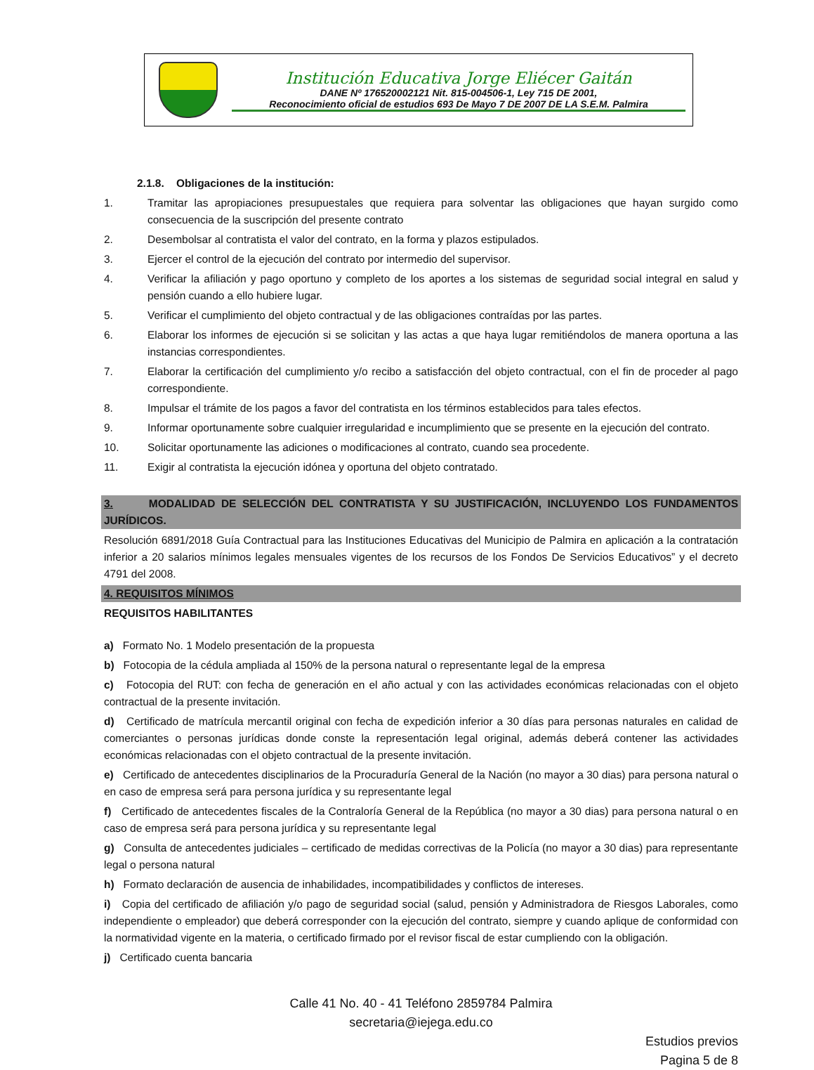Institución Educativa Jorge Eliécer Gaitán
DANE Nº 176520002121 Nit. 815-004506-1, Ley 715 DE 2001,
Reconocimiento oficial de estudios 693 De Mayo 7 DE 2007 DE LA S.E.M. Palmira
2.1.8. Obligaciones de la institución:
1. Tramitar las apropiaciones presupuestales que requiera para solventar las obligaciones que hayan surgido como consecuencia de la suscripción del presente contrato
2. Desembolsar al contratista el valor del contrato, en la forma y plazos estipulados.
3. Ejercer el control de la ejecución del contrato por intermedio del supervisor.
4. Verificar la afiliación y pago oportuno y completo de los aportes a los sistemas de seguridad social integral en salud y pensión cuando a ello hubiere lugar.
5. Verificar el cumplimiento del objeto contractual y de las obligaciones contraídas por las partes.
6. Elaborar los informes de ejecución si se solicitan y las actas a que haya lugar remitiéndolos de manera oportuna a las instancias correspondientes.
7. Elaborar la certificación del cumplimiento y/o recibo a satisfacción del objeto contractual, con el fin de proceder al pago correspondiente.
8. Impulsar el trámite de los pagos a favor del contratista en los términos establecidos para tales efectos.
9. Informar oportunamente sobre cualquier irregularidad e incumplimiento que se presente en la ejecución del contrato.
10. Solicitar oportunamente las adiciones o modificaciones al contrato, cuando sea procedente.
11. Exigir al contratista la ejecución idónea y oportuna del objeto contratado.
3. MODALIDAD DE SELECCIÓN DEL CONTRATISTA Y SU JUSTIFICACIÓN, INCLUYENDO LOS FUNDAMENTOS JURÍDICOS.
Resolución 6891/2018 Guía Contractual para las Instituciones Educativas del Municipio de Palmira en aplicación a la contratación inferior a 20 salarios mínimos legales mensuales vigentes de los recursos de los Fondos De Servicios Educativos” y el decreto 4791 del 2008.
4. REQUISITOS MÍNIMOS
REQUISITOS HABILITANTES
a) Formato No. 1 Modelo presentación de la propuesta
b) Fotocopia de la cédula ampliada al 150% de la persona natural o representante legal de la empresa
c) Fotocopia del RUT: con fecha de generación en el año actual y con las actividades económicas relacionadas con el objeto contractual de la presente invitación.
d) Certificado de matrícula mercantil original con fecha de expedición inferior a 30 días para personas naturales en calidad de comerciantes o personas jurídicas donde conste la representación legal original, además deberá contener las actividades económicas relacionadas con el objeto contractual de la presente invitación.
e) Certificado de antecedentes disciplinarios de la Procuraduría General de la Nación (no mayor a 30 dias) para persona natural o en caso de empresa será para persona jurídica y su representante legal
f) Certificado de antecedentes fiscales de la Contraloría General de la República (no mayor a 30 dias) para persona natural o en caso de empresa será para persona jurídica y su representante legal
g) Consulta de antecedentes judiciales – certificado de medidas correctivas de la Policía (no mayor a 30 dias) para representante legal o persona natural
h) Formato declaración de ausencia de inhabilidades, incompatibilidades y conflictos de intereses.
i) Copia del certificado de afiliación y/o pago de seguridad social (salud, pensión y Administradora de Riesgos Laborales, como independiente o empleador) que deberá corresponder con la ejecución del contrato, siempre y cuando aplique de conformidad con la normatividad vigente en la materia, o certificado firmado por el revisor fiscal de estar cumpliendo con la obligación.
j) Certificado cuenta bancaria
Calle 41 No. 40 - 41 Teléfono 2859784 Palmira
secretaria@iejega.edu.co
Estudios previos
Pagina 5 de 8